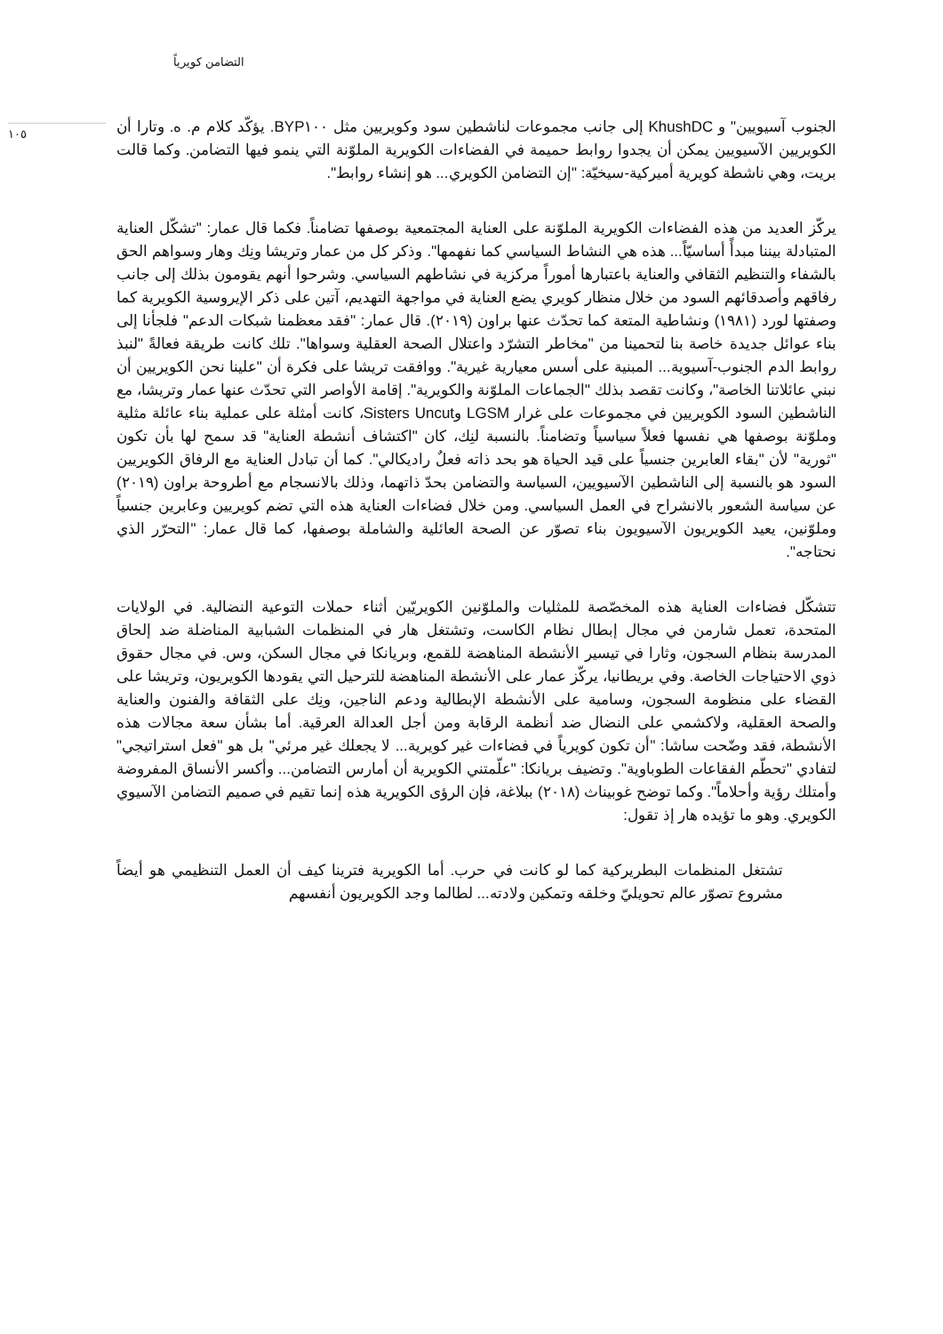التضامن كويرياً
الجنوب آسيويين" و KhushDC إلى جانب مجموعات لناشطين سود وكويريين مثل BYP١٠٠. يؤكّد كلام م. ه. وتارا أن الكويريين الآسيويين يمكن أن يجدوا روابط حميمة في الفضاءات الكويرية الملوّنة التي ينمو فيها التضامن. وكما قالت بريت، وهي ناشطة كويرية أميركية-سيخيّة: "إن التضامن الكويري... هو إنشاء روابط".
يركّز العديد من هذه الفضاءات الكويرية الملوّنة على العناية المجتمعية بوصفها تضامناً. فكما قال عمار: "تشكّل العناية المتبادلة بيننا مبدأً أساسيّاً... هذه هي النشاط السياسي كما نفهمها". وذكر كل من عمار وتريشا ونِك وهار وسواهم الحق بالشفاء والتنظيم الثقافي والعناية باعتبارها أموراً مركزية في نشاطهم السياسي. وشرحوا أنهم يقومون بذلك إلى جانب رفاقهم وأصدقائهم السود من خلال منظار كويري يضع العناية في مواجهة التهديم، آتين على ذكر الإيروسية الكويرية كما وصفتها لورد (١٩٨١) ونشاطية المتعة كما تحدّث عنها براون (٢٠١٩). قال عمار: "فقد معظمنا شبكات الدعم" فلجأنا إلى بناء عوائل جديدة خاصة بنا لتحمينا من "مخاطر التشرّد واعتلال الصحة العقلية وسواها". تلك كانت طريقة فعالةً "لنبذ روابط الدم الجنوب-آسيوية... المبنية على أسس معيارية غيرية". ووافقت تريشا على فكرة أن "علينا نحن الكويريين أن نبني عائلاتنا الخاصة"، وكانت تقصد بذلك "الجماعات الملوّنة والكويرية". إقامة الأواصر التي تحدّث عنها عمار وتريشا، مع الناشطين السود الكويريين في مجموعات على غرار LGSM وSisters Uncut، كانت أمثلة على عملية بناء عائلة مثلية وملوّنة بوصفها هي نفسها فعلاً سياسياً وتضامناً. بالنسبة لنِك، كان "اكتشاف أنشطة العناية" قد سمح لها بأن تكون "ثورية" لأن "بقاء العابرين جنسياً على قيد الحياة هو بحد ذاته فعلٌ راديكالي". كما أن تبادل العناية مع الرفاق الكويريين السود هو بالنسبة إلى الناشطين الآسيويين، السياسة والتضامن بحدّ ذاتهما، وذلك بالانسجام مع أطروحة براون (٢٠١٩) عن سياسة الشعور بالانشراح في العمل السياسي. ومن خلال فضاءات العناية هذه التي تضم كويريين وعابرين جنسياً وملوّنين، يعيد الكويريون الآسيويون بناء تصوّر عن الصحة العائلية والشاملة بوصفها، كما قال عمار: "التحرّر الذي نحتاجه".
تتشكّل فضاءات العناية هذه المخصّصة للمثليات والملوّنين الكويريّين أثناء حملات التوعية النضالية. في الولايات المتحدة، تعمل شارمن في مجال إبطال نظام الكاست، وتشتغل هار في المنظمات الشبابية المناضلة ضد إلحاق المدرسة بنظام السجون، وثارا في تيسير الأنشطة المناهضة للقمع، وبريانكا في مجال السكن، وس. في مجال حقوق ذوي الاحتياجات الخاصة. وفي بريطانيا، يركّز عمار على الأنشطة المناهضة للترحيل التي يقودها الكويريون، وتريشا على القضاء على منظومة السجون، وسامية على الأنشطة الإبطالية ودعم الناجين، ونِك على الثقافة والفنون والعناية والصحة العقلية، ولاكشمي على النضال ضد أنظمة الرقابة ومن أجل العدالة العرقية. أما بشأن سعة مجالات هذه الأنشطة، فقد وضّحت ساشا: "أن تكون كويرياً في فضاءات غير كويرية... لا يجعلك غير مرئي" بل هو "فعل استراتيجي" لتفادي "تحطّم الفقاعات الطوباوية". وتضيف بريانكا: "علّمتني الكويرية أن أمارس التضامن... وأكسر الأنساق المفروضة وأمتلك رؤية وأحلاماً". وكما توضح غوبيناث (٢٠١٨) ببلاغة، فإن الرؤى الكويرية هذه إنما تقيم في صميم التضامن الآسيوي الكويري. وهو ما تؤيده هار إذ تقول:
تشتغل المنظمات البطريركية كما لو كانت في حرب. أما الكويرية فترينا كيف أن العمل التنظيمي هو أيضاً مشروع تصوّر عالم تحويليّ وخلقه وتمكين ولادته... لطالما وجد الكويريون أنفسهم
١٠٥